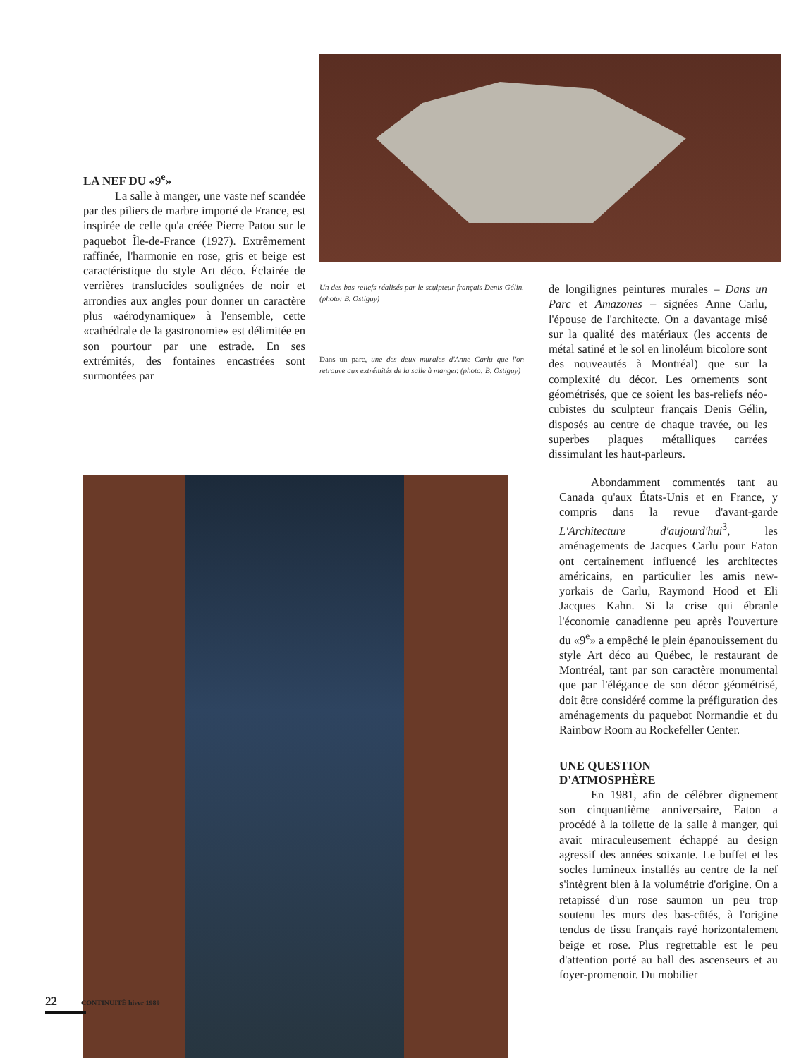LA NEF DU «9<sup>e</sup>»
La salle à manger, une vaste nef scandée par des piliers de marbre importé de France, est inspirée de celle qu'a créée Pierre Patou sur le paquebot Île-de-France (1927). Extrêmement raffinée, l'harmonie en rose, gris et beige est caractéristique du style Art déco. Éclairée de verrières translucides soulignées de noir et arrondies aux angles pour donner un caractère plus «aérodynamique» à l'ensemble, cette «cathédrale de la gastronomie» est délimitée en son pourtour par une estrade. En ses extrémités, des fontaines encastrées sont surmontées par
Un des bas-reliefs réalisés par le sculpteur français Denis Gélin. (photo: B. Ostiguy)
Dans un parc, une des deux murales d'Anne Carlu que l'on retrouve aux extrémités de la salle à manger. (photo: B. Ostiguy)
de longilignes peintures murales – Dans un Parc et Amazones – signées Anne Carlu, l'épouse de l'architecte. On a davantage misé sur la qualité des matériaux (les accents de métal satiné et le sol en linoléum bicolore sont des nouveautés à Montréal) que sur la complexité du décor. Les ornements sont géométrisés, que ce soient les bas-reliefs néo-cubistes du sculpteur français Denis Gélin, disposés au centre de chaque travée, ou les superbes plaques métalliques carrées dissimulant les haut-parleurs.
Abondamment commentés tant au Canada qu'aux États-Unis et en France, y compris dans la revue d'avant-garde L'Architecture d'aujourd'hui<sup>3</sup>, les aménagements de Jacques Carlu pour Eaton ont certainement influencé les architectes américains, en particulier les amis new-yorkais de Carlu, Raymond Hood et Eli Jacques Kahn. Si la crise qui ébranle l'économie canadienne peu après l'ouverture du «9<sup>e</sup>» a empêché le plein épanouissement du style Art déco au Québec, le restaurant de Montréal, tant par son caractère monumental que par l'élégance de son décor géométrisé, doit être considéré comme la préfiguration des aménagements du paquebot Normandie et du Rainbow Room au Rockefeller Center.
UNE QUESTION
D'ATMOSPHÈRE
En 1981, afin de célébrer dignement son cinquantième anniversaire, Eaton a procédé à la toilette de la salle à manger, qui avait miraculeusement échappé au design agressif des années soixante. Le buffet et les socles lumineux installés au centre de la nef s'intègrent bien à la volumétrie d'origine. On a retapissé d'un rose saumon un peu trop soutenu les murs des bas-côtés, à l'origine tendus de tissu français rayé horizontalement beige et rose. Plus regrettable est le peu d'attention porté au hall des ascenseurs et au foyer-promenoir. Du mobilier
22 CONTINUITÉ hiver 1989